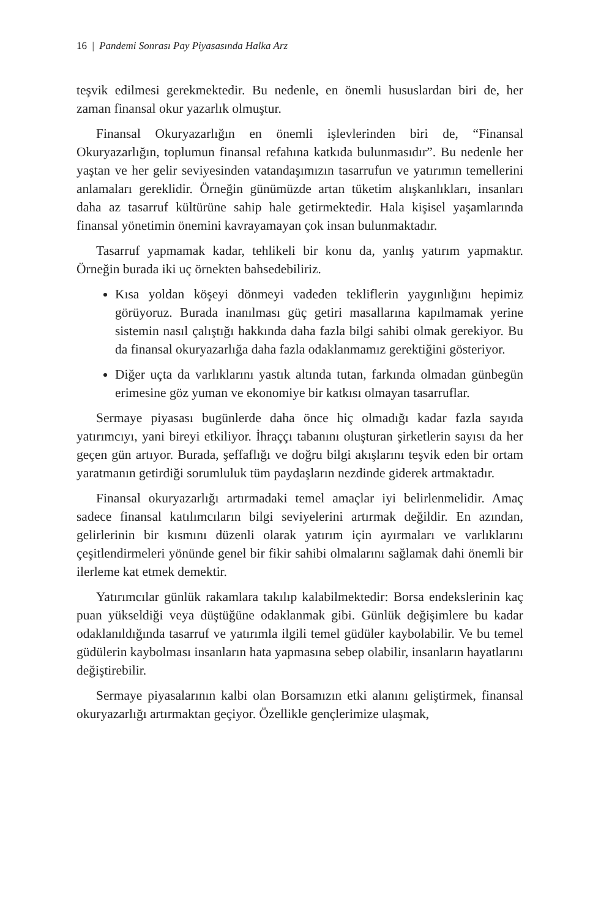16 | Pandemi Sonrası Pay Piyasasında Halka Arz
teşvik edilmesi gerekmektedir. Bu nedenle, en önemli hususlardan biri de, her zaman finansal okur yazarlık olmuştur.
Finansal Okuryazarlığın en önemli işlevlerinden biri de, “Finansal Okuryazarlığın, toplumun finansal refahına katkıda bulunmasıdır”. Bu nedenle her yaştan ve her gelir seviyesinden vatandaşımızın tasarrufun ve yatırımın temellerini anlamaları gereklidir. Örneğin günümüzde artan tüketim alışkanlıkları, insanları daha az tasarruf kültürüne sahip hale getirmektedir. Hala kişisel yaşamlarında finansal yönetimin önemini kavrayamayan çok insan bulunmaktadır.
Tasarruf yapmamak kadar, tehlikeli bir konu da, yanlış yatırım yapmaktır. Örneğin burada iki uç örnekten bahsedebiliriz.
Kısa yoldan köşeyi dönmeyi vadeden tekliflerin yaygınlığını hepimiz görüyoruz. Burada inanılması güç getiri masallarına kapılmamak yerine sistemin nasıl çalıştığı hakkında daha fazla bilgi sahibi olmak gerekiyor. Bu da finansal okuryazarlığa daha fazla odaklanmamız gerektiğini gösteriyor.
Diğer uçta da varlıklarını yastık altında tutan, farkında olmadan günbegün erimesine göz yuman ve ekonomiye bir katkısı olmayan tasarruflar.
Sermaye piyasası bugünlerde daha önce hiç olmadığı kadar fazla sayıda yatırımcıyı, yani bireyi etkiliyor. İhraççı tabanını oluşturan şirketlerin sayısı da her geçen gün artıyor. Burada, şeffaflığı ve doğru bilgi akışlarını teşvik eden bir ortam yaratmanın getirdiği sorumluluk tüm paydaşların nezdinde giderek artmaktadır.
Finansal okuryazarlığı artırmadaki temel amaçlar iyi belirlenmelidir. Amaç sadece finansal katılımcıların bilgi seviyelerini artırmak değildir. En azından, gelirlerinin bir kısmını düzenli olarak yatırım için ayırmaları ve varlıklarını çeşitlendirmeleri yönünde genel bir fikir sahibi olmalarını sağlamak dahi önemli bir ilerleme kat etmek demektir.
Yatırımcılar günlük rakamlara takılıp kalabilmektedir: Borsa endekslerinin kaç puan yükseldiği veya düştüğüne odaklanmak gibi. Günlük değişimlere bu kadar odaklanıldığında tasarruf ve yatırımla ilgili temel güdüler kaybolabilir. Ve bu temel güdülerin kaybolması insanların hata yapmasına sebep olabilir, insanların hayatlarını değiştirebilir.
Sermaye piyasalarının kalbi olan Borsamızın etki alanını geliştirmek, finansal okuryazarlığı artırmaktan geçiyor. Özellikle gençlerimize ulaşmak,